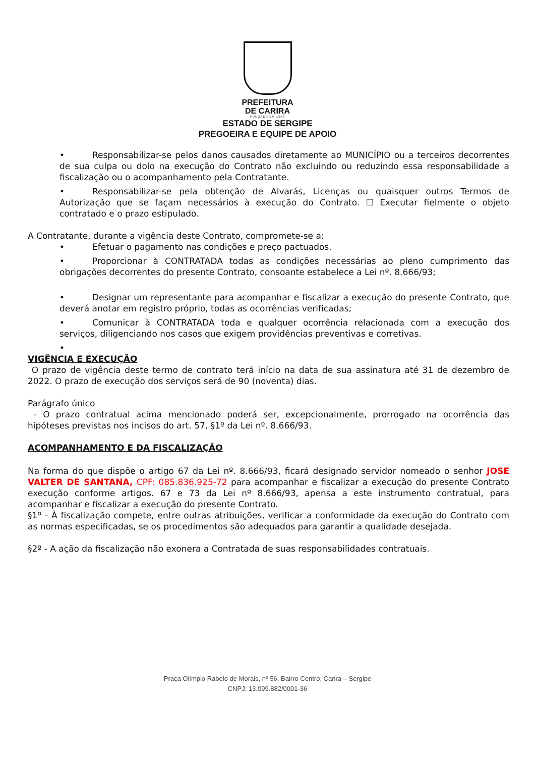PREFEITURA
DE CARIRA
FUNDADA EM 1953
ESTADO DE SERGIPE
PREGOEIRA E EQUIPE DE APOIO
• Responsabilizar-se pelos danos causados diretamente ao MUNICÍPIO ou a terceiros decorrentes de sua culpa ou dolo na execução do Contrato não excluindo ou reduzindo essa responsabilidade a fiscalização ou o acompanhamento pela Contratante.
• Responsabilizar-se pela obtenção de Alvarás, Licenças ou quaisquer outros Termos de Autorização que se façam necessários à execução do Contrato. ☐ Executar fielmente o objeto contratado e o prazo estipulado.
A Contratante, durante a vigência deste Contrato, compromete-se a:
• Efetuar o pagamento nas condições e preço pactuados.
• Proporcionar à CONTRATADA todas as condições necessárias ao pleno cumprimento das obrigações decorrentes do presente Contrato, consoante estabelece a Lei nº. 8.666/93;
• Designar um representante para acompanhar e fiscalizar a execução do presente Contrato, que deverá anotar em registro próprio, todas as ocorrências verificadas;
• Comunicar à CONTRATADA toda e qualquer ocorrência relacionada com a execução dos serviços, diligenciando nos casos que exigem providências preventivas e corretivas.
•
VIGÊNCIA E EXECUÇÃO
O prazo de vigência deste termo de contrato terá início na data de sua assinatura até 31 de dezembro de 2022. O prazo de execução dos serviços será de 90 (noventa) dias.
Parágrafo único
- O prazo contratual acima mencionado poderá ser, excepcionalmente, prorrogado na ocorrência das hipóteses previstas nos incisos do art. 57, §1º da Lei nº. 8.666/93.
ACOMPANHAMENTO E DA FISCALIZAÇÃO
Na forma do que dispõe o artigo 67 da Lei nº. 8.666/93, ficará designado servidor nomeado o senhor JOSE VALTER DE SANTANA, CPF: 085.836.925-72 para acompanhar e fiscalizar a execução do presente Contrato execução conforme artigos. 67 e 73 da Lei nº 8.666/93, apensa a este instrumento contratual, para acompanhar e fiscalizar a execução do presente Contrato.
§1º - À fiscalização compete, entre outras atribuições, verificar a conformidade da execução do Contrato com as normas especificadas, se os procedimentos são adequados para garantir a qualidade desejada.
§2º - A ação da fiscalização não exonera a Contratada de suas responsabilidades contratuais.
Praça Olímpio Rabelo de Morais, nº 56, Bairro Centro, Carira – Sergipe
CNPJ: 13.099.882/0001-36